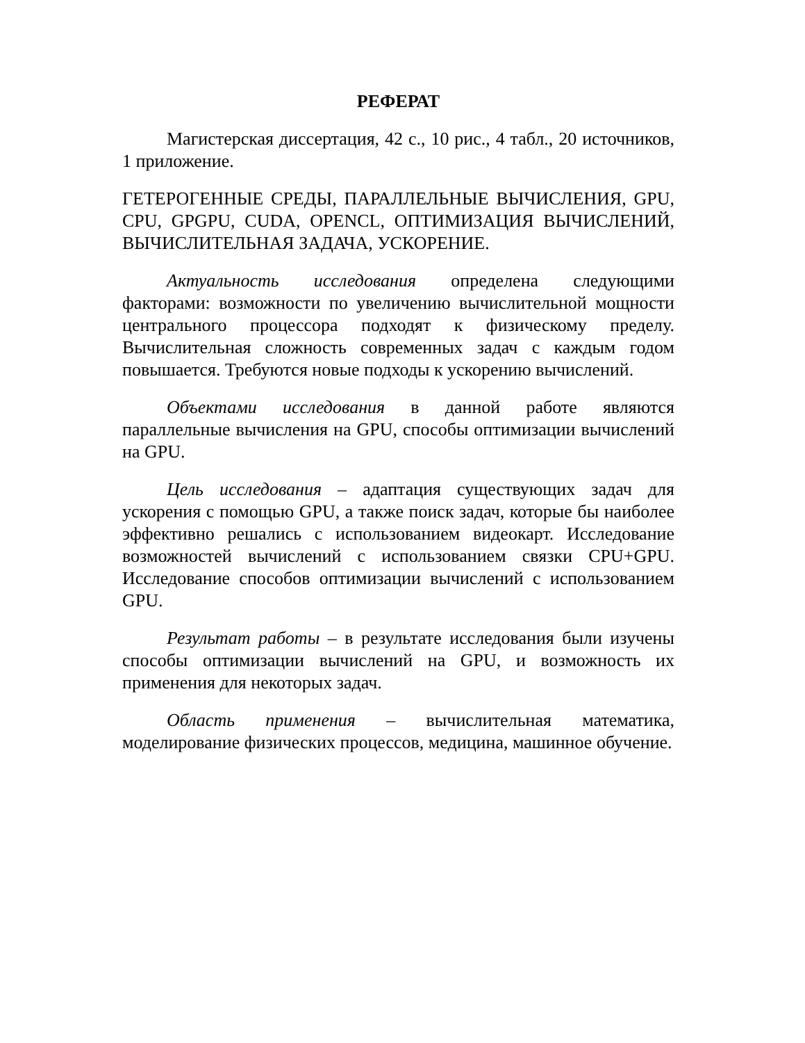РЕФЕРАТ
Магистерская диссертация, 42 с., 10 рис., 4 табл., 20 источников, 1 приложение.
ГЕТЕРОГЕННЫЕ СРЕДЫ, ПАРАЛЛЕЛЬНЫЕ ВЫЧИСЛЕНИЯ, GPU, CPU, GPGPU, CUDA, OPENCL, ОПТИМИЗАЦИЯ ВЫЧИСЛЕНИЙ, ВЫЧИСЛИТЕЛЬНАЯ ЗАДАЧА, УСКОРЕНИЕ.
Актуальность исследования определена следующими факторами: возможности по увеличению вычислительной мощности центрального процессора подходят к физическому пределу. Вычислительная сложность современных задач с каждым годом повышается. Требуются новые подходы к ускорению вычислений.
Объектами исследования в данной работе являются параллельные вычисления на GPU, способы оптимизации вычислений на GPU.
Цель исследования – адаптация существующих задач для ускорения с помощью GPU, а также поиск задач, которые бы наиболее эффективно решались с использованием видеокарт. Исследование возможностей вычислений с использованием связки CPU+GPU. Исследование способов оптимизации вычислений с использованием GPU.
Результат работы – в результате исследования были изучены способы оптимизации вычислений на GPU, и возможность их применения для некоторых задач.
Область применения – вычислительная математика, моделирование физических процессов, медицина, машинное обучение.